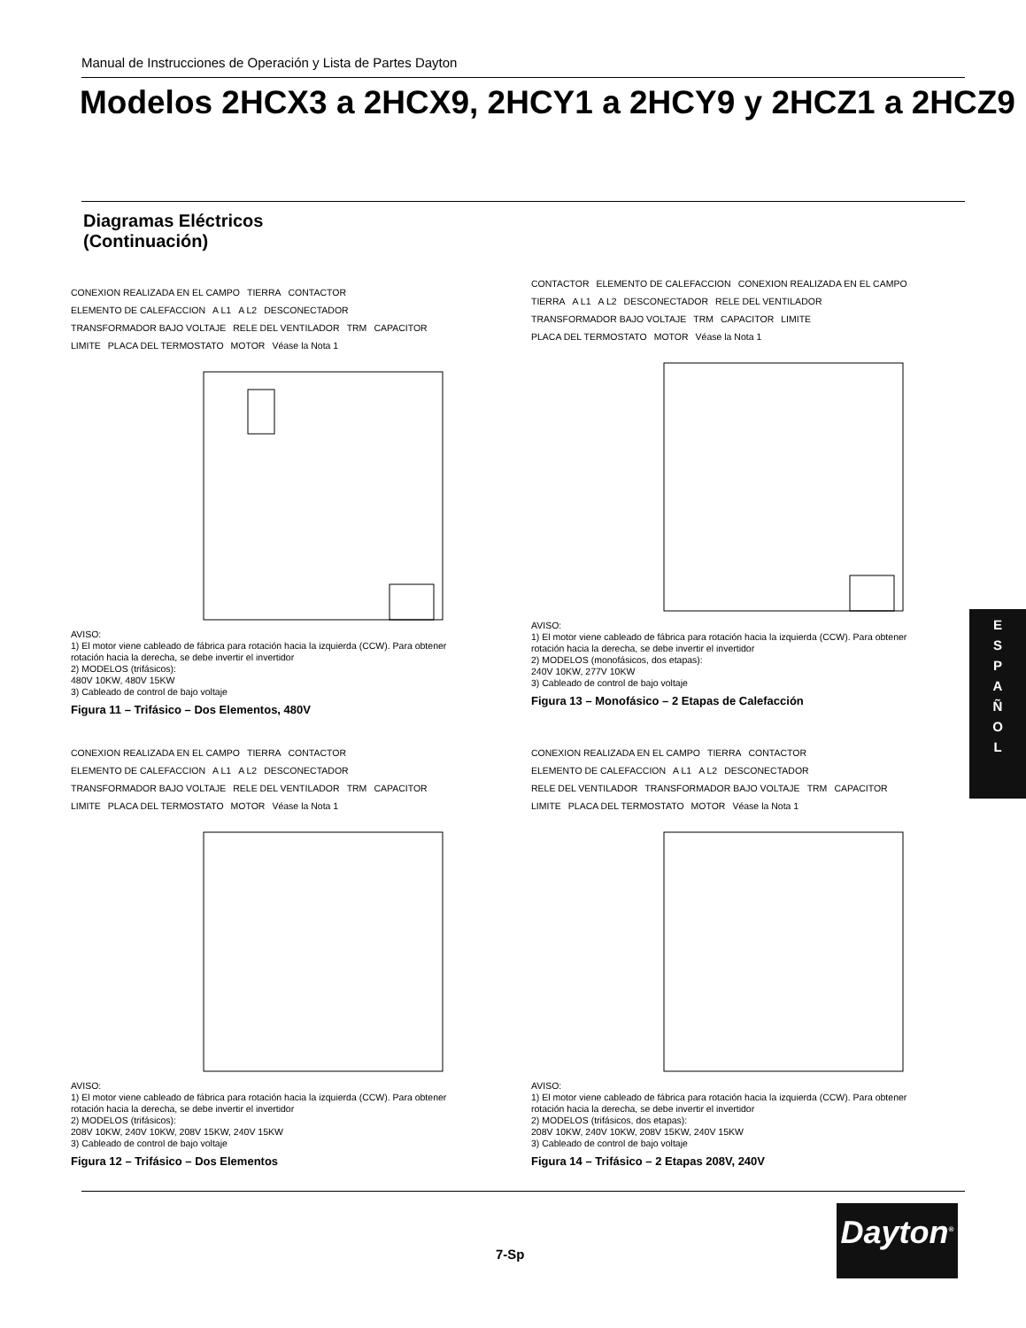Manual de Instrucciones de Operación y Lista de Partes Dayton
Modelos 2HCX3 a 2HCX9, 2HCY1 a 2HCY9 y 2HCZ1 a 2HCZ9
Diagramas Eléctricos
(Continuación)
CONEXION REALIZADA EN EL CAMPO TIERRA CONTACTOR ELEMENTO DE CALEFACCION A L1 A L2 DESCONECTADOR TRANSFORMADOR BAJO VOLTAJE RELE DEL VENTILADOR TRM CAPACITOR LIMITE PLACA DEL TERMOSTATO MOTOR Véase la Nota 1
AVISO:
1) El motor viene cableado de fábrica para rotación hacia la izquierda (CCW). Para obtener rotación hacia la derecha, se debe invertir el invertidor
2) MODELOS (trifásicos):
480V 10KW, 480V 15KW
3) Cableado de control de bajo voltaje
Figura 11 – Trifásico – Dos Elementos, 480V
CONTACTOR ELEMENTO DE CALEFACCION CONEXION REALIZADA EN EL CAMPO TIERRA A L1 A L2 DESCONECTADOR RELE DEL VENTILADOR TRANSFORMADOR BAJO VOLTAJE TRM CAPACITOR LIMITE PLACA DEL TERMOSTATO MOTOR Véase la Nota 1
AVISO:
1) El motor viene cableado de fábrica para rotación hacia la izquierda (CCW). Para obtener rotación hacia la derecha, se debe invertir el invertidor
2) MODELOS (monofásicos, dos etapas):
240V 10KW, 277V 10KW
3) Cableado de control de bajo voltaje
Figura 13 – Monofásico – 2 Etapas de Calefacción
CONEXION REALIZADA EN EL CAMPO TIERRA CONTACTOR ELEMENTO DE CALEFACCION A L1 A L2 DESCONECTADOR TRANSFORMADOR BAJO VOLTAJE RELE DEL VENTILADOR TRM CAPACITOR LIMITE PLACA DEL TERMOSTATO MOTOR Véase la Nota 1
AVISO:
1) El motor viene cableado de fábrica para rotación hacia la izquierda (CCW). Para obtener rotación hacia la derecha, se debe invertir el invertidor
2) MODELOS (trifásicos):
208V 10KW, 240V 10KW, 208V 15KW, 240V 15KW
3) Cableado de control de bajo voltaje
Figura 12 – Trifásico – Dos Elementos
CONEXION REALIZADA EN EL CAMPO TIERRA CONTACTOR ELEMENTO DE CALEFACCION A L1 A L2 DESCONECTADOR RELE DEL VENTILADOR TRANSFORMADOR BAJO VOLTAJE TRM CAPACITOR LIMITE PLACA DEL TERMOSTATO MOTOR Véase la Nota 1
AVISO:
1) El motor viene cableado de fábrica para rotación hacia la izquierda (CCW). Para obtener rotación hacia la derecha, se debe invertir el invertidor
2) MODELOS (trifásicos, dos etapas):
208V 10KW, 240V 10KW, 208V 15KW, 240V 15KW
3) Cableado de control de bajo voltaje
Figura 14 – Trifásico – 2 Etapas 208V, 240V
E
S
P
A
Ñ
O
L
Dayton<sup>®</sup>
7-Sp